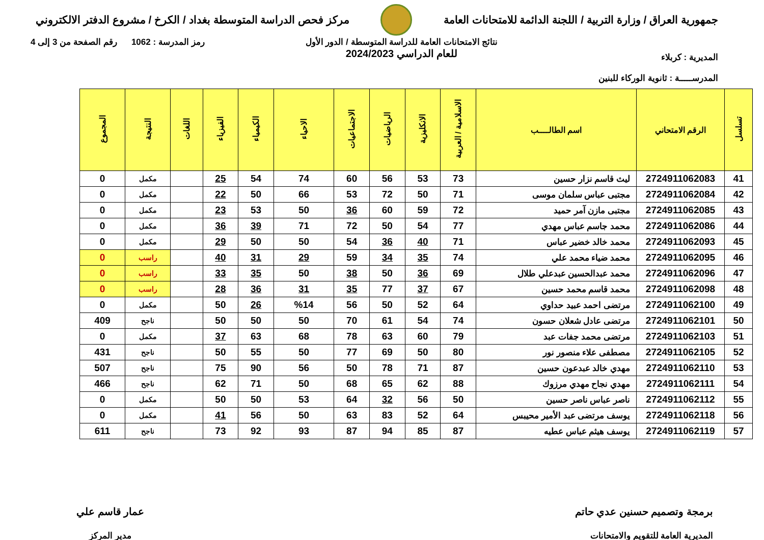جمهورية العراق / وزارة التربية / اللجنة الدائمة للامتحانات العامة
مركز فحص الدراسة المتوسطة بغداد / الكرخ / مشروع الدفتر الالكتروني
المديرية : كربلاء
المدرســـــة : ثانوية الوركاء للبنين
نتائج الامتحانات العامة للدراسة المتوسطة / الدور الأول
للعام الدراسي 2024/2023
رمز المدرسة : 1062 رقم الصفحة من 3 إلى 4
| تسلسل | الرقم الامتحاني | اسم الطالــــب | الاسلامية / العربية | الانكليزية | الرياضيات | الاجتماعيات | الاحياء | الكيمياء | الفيزياء | اللغات | النتيجة | المجموع |
| --- | --- | --- | --- | --- | --- | --- | --- | --- | --- | --- | --- | --- |
| 41 | 2724911062083 | ليث قاسم نزار حسين | 73 | 53 | 56 | 60 | 74 | 54 | 25 | | مكمل | 0 |
| 42 | 2724911062084 | مجتبى عباس سلمان موسى | 71 | 50 | 72 | 53 | 66 | 50 | 22 | | مكمل | 0 |
| 43 | 2724911062085 | مجتبى مازن آمر حميد | 72 | 59 | 60 | 36 | 50 | 53 | 23 | | مكمل | 0 |
| 44 | 2724911062086 | محمد جاسم عباس مهدي | 77 | 54 | 50 | 72 | 71 | 39 | 36 | | مكمل | 0 |
| 45 | 2724911062093 | محمد خالد خضير عباس | 71 | 40 | 36 | 54 | 50 | 50 | 29 | | مكمل | 0 |
| 46 | 2724911062095 | محمد ضياء محمد علي | 74 | 35 | 34 | 59 | 29 | 31 | 40 | | راسب | 0 |
| 47 | 2724911062096 | محمد عبدالحسين عبدعلي طلال | 69 | 36 | 50 | 38 | 50 | 35 | 33 | | راسب | 0 |
| 48 | 2724911062098 | محمد قاسم محمد حسين | 67 | 37 | 77 | 35 | 31 | 36 | 28 | | راسب | 0 |
| 49 | 2724911062100 | مرتضى احمد عبيد حداوي | 64 | 52 | 50 | 56 | %14 | 26 | 50 | | مكمل | 0 |
| 50 | 2724911062101 | مرتضى عادل شعلان حسون | 74 | 54 | 61 | 70 | 50 | 50 | 50 | | ناجح | 409 |
| 51 | 2724911062103 | مرتضى محمد جفات عبد | 79 | 60 | 63 | 78 | 68 | 63 | 37 | | مكمل | 0 |
| 52 | 2724911062105 | مصطفى علاء منصور نور | 80 | 50 | 69 | 77 | 50 | 55 | 50 | | ناجح | 431 |
| 53 | 2724911062110 | مهدي خالد عبدعون حسين | 87 | 71 | 78 | 50 | 56 | 90 | 75 | | ناجح | 507 |
| 54 | 2724911062111 | مهدي نجاح مهدي مرزوك | 88 | 62 | 65 | 68 | 50 | 71 | 62 | | ناجح | 466 |
| 55 | 2724911062112 | ناصر عباس ناصر حسين | 50 | 56 | 32 | 64 | 53 | 50 | 50 | | مكمل | 0 |
| 56 | 2724911062118 | يوسف مرتضى عبد الأمير محيبس | 64 | 52 | 83 | 63 | 50 | 56 | 41 | | مكمل | 0 |
| 57 | 2724911062119 | يوسف هيثم عباس عطيه | 87 | 85 | 94 | 87 | 93 | 92 | 73 | | ناجح | 611 |
برمجة وتصميم حسنين عدي حاتم
المديرية العامة للتقويم والامتحانات
عمار قاسم علي
مدير المركز